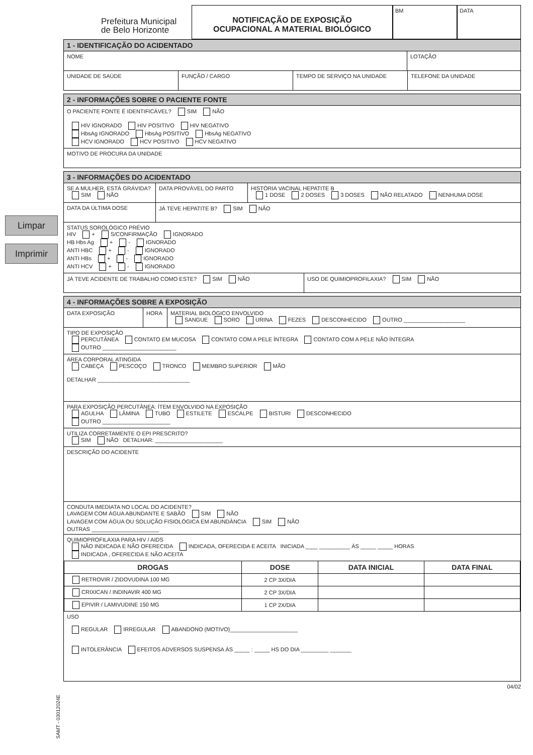Limpar
Imprimir
Prefeitura Municipal
de Belo Horizonte
NOTIFICAÇÃO DE EXPOSIÇÃO
OCUPACIONAL A MATERIAL BIOLÓGICO
BM DATA
1 - IDENTIFICAÇÃO DO ACIDENTADO
NOME LOTAÇÃO
UNIDADE DE SAÚDE FUNÇÃO / CARGO TEMPO DE SERVIÇO NA UNIDADE TELEFONE DA UNIDADE
2 - INFORMAÇÕES SOBRE O PACIENTE FONTE
O PACIENTE FONTE É IDENTIFICÁVEL? SIM NÃO
HIV IGNORADO HIV POSITIVO HIV NEGATIVO
HbsAg IGNORADO HbsAg POSITIVO HbsAg NEGATIVO
HCV IGNORADO HCV POSITIVO HCV NEGATIVO
MOTIVO DE PROCURA DA UNIDADE
3 - INFORMAÇÕES DO ACIDENTADO
SE A MULHER, ESTÁ GRÁVIDA?
SIM NÃO
DATA PROVÁVEL DO PARTO HISTÓRIA VACINAL HEPATITE B
1 DOSE 2 DOSES 3 DOSES NÃO RELATADO NENHUMA DOSE
DATA DA ÚLTIMA DOSE JÁ TEVE HEPATITE B? SIM NÃO
STATUS SOROLÓGICO PRÉVIO
HIV + S/CONFIRMAÇÃO IGNORADO
HB Hbs Ag + - IGNORADO
ANTI HBC + - IGNORADO
ANTI HBs + - IGNORADO
ANTI HCV + - IGNORADO
JÁ TEVE ACIDENTE DE TRABALHO COMO ESTE? SIM NÃO USO DE QUIMIOPROFILAXIA? SIM NÃO
4 - INFORMAÇÕES SOBRE A EXPOSIÇÃO
DATA EXPOSIÇÃO HORA MATERIAL BIOLÓGICO ENVOLVIDO
SANGUE SORO URINA FEZES DESCONHECIDO OUTRO ____________________
TIPO DE EXPOSIÇÃO
PERCUTÂNEA CONTATO EM MUCOSA CONTATO COM A PELE ÍNTEGRA CONTATO COM A PELE NÃO ÍNTEGRA
OUTRO ________________________
ÁREA CORPORAL ATINGIDA
CABEÇA PESCOÇO TRONCO MEMBRO SUPERIOR MÃO
DETALHAR ______________________________
PARA EXPOSIÇÃO PERCUTÂNEA: ÍTEM ENVOLVIDO NA EXPOSIÇÃO
AGULHA LÂMINA TUBO ESTILETE ESCALPE BISTURI DESCONHECIDO
OUTRO ______________________
UTILIZA CORRETAMENTE O EPI PRESCRITO?
SIM NÃO DETALHAR: ______________________
DESCRIÇÃO DO ACIDENTE
CONDUTA IMEDIATA NO LOCAL DO ACIDENTE?
LAVAGEM COM ÁGUA ABUNDANTE E SABÃO SIM NÃO
LAVAGEM COM ÁGUA OU SOLUÇÃO FISIOLÓGICA EM ABUNDÂNCIA SIM NÃO
OUTRAS ______________________
QUIMIOPROFILAXIA PARA HIV / AIDS
NÃO INDICADA E NÃO OFERECIDA INDICADA, OFERECIDA E ACEITA INICIADA ____ __________ ÀS _____ _____ HORAS
INDICADA , OFERECIDA E NÃO ACEITA
| DROGAS | DOSE | DATA INICIAL | DATA FINAL |
| --- | --- | --- | --- |
| RETROVIR / ZIDOVUDINA 100 MG | 2 CP 3X/DIA | | |
| CRIXICAN / INDINAVIR 400 MG | 2 CP 3X/DIA | | |
| EPIVIR / LAMIVUDINE 150 MG | 1 CP 2X/DIA | | |
USO
REGULAR IRREGULAR ABANDONO (MOTIVO)______________________
INTOLERÂNCIA EFEITOS ADVERSOS SUSPENSA ÀS _____ : _____ HS DO DIA _________ _______
04/02
SAMT - 03012024E